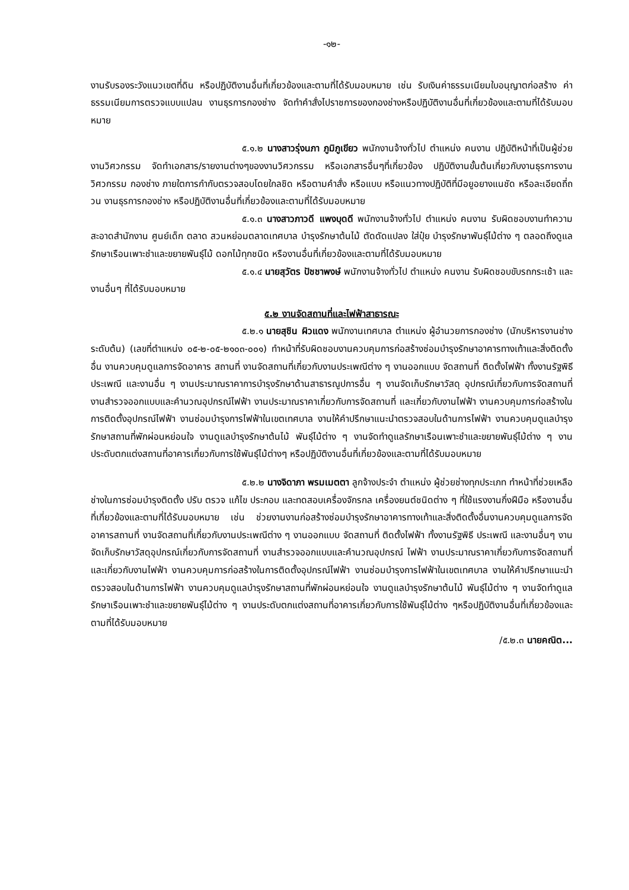-๑๒-
งานรับรองระวังแนวเขตที่ดิน หรือปฏิบัติงานอื่นที่เกี่ยวข้องและตามที่ได้รับมอบหมาย เช่น รับเงินค่าธรรมเนียมใบอนุญาตก่อสร้าง ค่าธรรมเนียมการตรวจแบบแปลน งานธุรการกองช่าง จัดทำคำสั่งไปราชการของกองช่างหรือปฏิบัติงานอื่นที่เกี่ยวข้องและตามที่ได้รับมอบหมาย
๕.๑.๒ นางสาวรุ่งนภา ภูมิภูเขียว พนักงานจ้างทั่วไป ตำแหน่ง คนงาน ปฏิบัติหน้าที่เป็นผู้ช่วยงานวิศวกรรม จัดทำเอกสาร/รายงานต่างๆของงานวิศวกรรม หรือเอกสารอื่นๆที่เกี่ยวข้อง ปฏิบัติงานขั้นต้นเกี่ยวกับงานธุรการงานวิศวกรรม กองช่าง ภายใตการกำกับตรวจสอบโดยใกลชิด หรือตามคำสั่ง หรือแบบ หรือแนวทางปฏิบัติที่มีอยูอยางแนชัด หรือละเอียดถี่ถวน งานธุรการกองช่าง หรือปฏิบัติงานอื่นที่เกี่ยวข้องและตามที่ได้รับมอบหมาย
๕.๑.๓ นางสาวภาวดี แพงบุดดี พนักงานจ้างทั่วไป ตำแหน่ง คนงาน รับผิดชอบงานทำความสะอาดสำนักงาน ศูนย์เด็ก ตลาด สวนหย่อมตลาดเทศบาล บำรุงรักษาต้นไม้ ตัดดัดแปลง ใส่ปุ๋ย บำรุงรักษาพันธุ์ไม้ต่าง ๆ ตลอดถึงดูแลรักษาเรือนเพาะชำและขยายพันธุ์ไม้ ดอกไม้ทุกชนิด หรืองานอื่นที่เกี่ยวข้องและตามที่ได้รับมอบหมาย
๕.๑.๔ นายสุวัตร ปัชชาพงษ์ พนักงานจ้างทั่วไป ตำแหน่ง คนงาน รับผิดชอบขับรถกระเช้า และงานอื่นๆ ที่ได้รับมอบหมาย
๕.๒ งานจัดสถานที่และไฟฟ้าสาธารณะ
๕.๒.๑ นายสุชิน ผิวแดง พนักงานเทศบาล ตำแหน่ง ผู้อำนวยการกองช่าง (นักบริหารงานช่าง ระดับต้น) (เลขที่ตำแหน่ง ๐๕-๒-๐๕-๒๑๐๓-๐๐๑) ทำหน้าที่รับผิดชอบงานควบคุมการก่อสร้างซ่อมบำรุงรักษาอาคารทางเท้าและสิ่งติดตั้งอื่น งานควบคุมดูแลการจัดอาคาร สถานที่ งานจัดสถานที่เกี่ยวกับงานประเพณีต่าง ๆ งานออกแบบ จัดสถานที่ ติดตั้งไฟฟ้า ทั้งงานรัฐพิธี ประเพณี และงานอื่น ๆ งานประมาณราคาการบำรุงรักษาด้านสาธารณูปการอื่น ๆ งานจัดเก็บรักษาวัสดุ อุปกรณ์เกี่ยวกับการจัดสถานที่ งานสำรวจออกแบบและคำนวณอุปกรณ์ไฟฟ้า งานประมาณราคาเกี่ยวกับการจัดสถานที่ และเกี่ยวกับงานไฟฟ้า งานควบคุมการก่อสร้างในการติดตั้งอุปกรณ์ไฟฟ้า งานซ่อมบำรุงการไฟฟ้าในเขตเทศบาล งานให้คำปรึกษาแนะนำตรวจสอบในด้านการไฟฟ้า งานควบคุมดูแลบำรุงรักษาสถานที่พักผ่อนหย่อนใจ งานดูแลบำรุงรักษาต้นไม้ พันธุ์ไม้ต่าง ๆ งานจัดทำดูแลรักษาเรือนเพาะชำและขยายพันธุ์ไม้ต่าง ๆ งานประดับตกแต่งสถานที่อาคารเกี่ยวกับการใช้พันธุ์ไม้ต่างๆ หรือปฏิบัติงานอื่นที่เกี่ยวข้องและตามที่ได้รับมอบหมาย
๕.๒.๒ นางจิดาภา พรมเมตตา ลูกจ้างประจำ ตำแหน่ง ผู้ช่วยช่างทุกประเภท ทำหน้าที่ช่วยเหลือช่างในการซ่อมบำรุงติดตั้ง ปรับ ตรวจ แก้ไข ประกอบ และทดสอบเครื่องจักรกล เครื่องยนต์ชนิดต่าง ๆ ที่ใช้แรงงานกึ่งฝีมือ หรืองานอื่นที่เกี่ยวข้องและตามที่ได้รับมอบหมาย เช่น ช่วยงานงานก่อสร้างซ่อมบำรุงรักษาอาคารทางเท้าและสิ่งติดตั้งอื่นงานควบคุมดูแลการจัดอาคารสถานที่ งานจัดสถานที่เกี่ยวกับงานประเพณีต่าง ๆ งานออกแบบ จัดสถานที่ ติดตั้งไฟฟ้า ทั้งงานรัฐพิธี ประเพณี และงานอื่นๆ งานจัดเก็บรักษาวัสดุอุปกรณ์เกี่ยวกับการจัดสถานที่ งานสำรวจออกแบบและคำนวณอุปกรณ์ ไฟฟ้า งานประมาณราคาเกี่ยวกับการจัดสถานที่ และเกี่ยวกับงานไฟฟ้า งานควบคุมการก่อสร้างในการติดตั้งอุปกรณ์ไฟฟ้า งานซ่อมบำรุงการไฟฟ้าในเขตเทศบาล งานให้คำปรึกษาแนะนำตรวจสอบในด้านการไฟฟ้า งานควบคุมดูแลบำรุงรักษาสถานที่พักผ่อนหย่อนใจ งานดูแลบำรุงรักษาต้นไม้ พันธุ์ไม้ต่าง ๆ งานจัดทำดูแลรักษาเรือนเพาะชำและขยายพันธุ์ไม้ต่าง ๆ งานประดับตกแต่งสถานที่อาคารเกี่ยวกับการใช้พันธุ์ไม้ต่าง ๆหรือปฏิบัติงานอื่นที่เกี่ยวข้องและตามที่ได้รับมอบหมาย
/๕.๒.๓ นายคณิต...